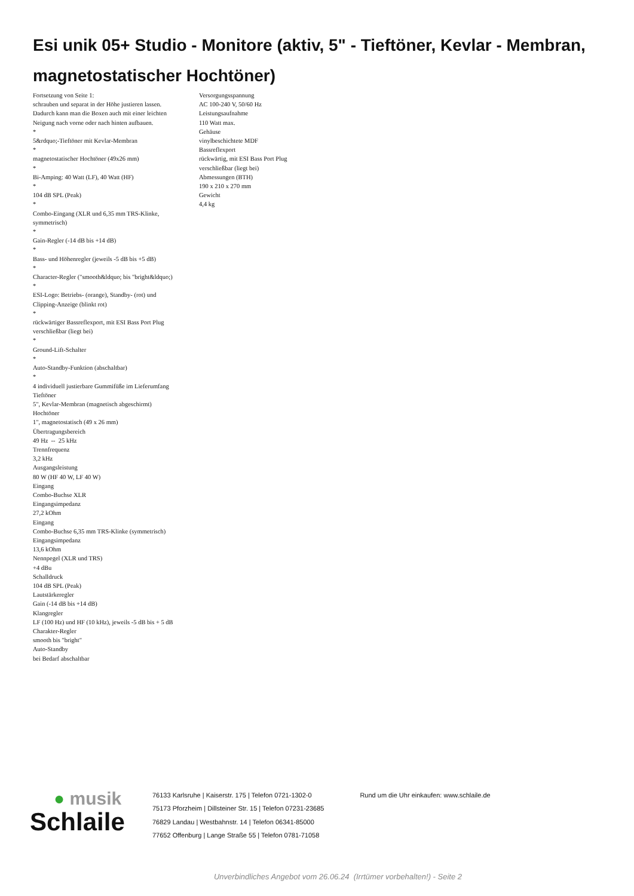Esi unik 05+ Studio - Monitore (aktiv, 5" - Tieftöner, Kevlar - Membran, magnetostatischer Hochtöner)
Fortsetzung von Seite 1:
schrauben und separat in der Höhe justieren lassen. Dadurch kann man die Boxen auch mit einer leichten Neigung nach vorne oder nach hinten aufbauen.
*
5&rdquo;-Tieftöner mit Kevlar-Membran
*
magnetostatischer Hochtöner (49x26 mm)
*
Bi-Amping: 40 Watt (LF), 40 Watt (HF)
*
104 dB SPL (Peak)
*
Combo-Eingang (XLR und 6,35 mm TRS-Klinke, symmetrisch)
*
Gain-Regler (-14 dB bis +14 dB)
*
Bass- und Höhenregler (jeweils -5 dB bis +5 dB)
*
Character-Regler ("smooth&ldquo; bis "bright&ldquo;)
*
ESI-Logo: Betriebs- (orange), Standby- (rot) und Clipping-Anzeige (blinkt rot)
*
rückwärtiger Bassreflexport, mit ESI Bass Port Plug verschließbar (liegt bei)
*
Ground-Lift-Schalter
*
Auto-Standby-Funktion (abschaltbar)
*
4 individuell justierbare Gummifüße im Lieferumfang
Tieftöner
5", Kevlar-Membran (magnetisch abgeschirmt)
Hochtöner
1", magnetostatisch (49 x 26 mm)
Übertragungsbereich
49 Hz -- 25 kHz
Trennfrequenz
3,2 kHz
Ausgangsleistung
80 W (HF 40 W, LF 40 W)
Eingang
Combo-Buchse XLR
Eingangsimpedanz
27,2 kOhm
Eingang
Combo-Buchse 6,35 mm TRS-Klinke (symmetrisch)
Eingangsimpedanz
13,6 kOhm
Nennpegel (XLR und TRS)
+4 dBu
Schalldruck
104 dB SPL (Peak)
Lautstärkeregler
Gain (-14 dB bis +14 dB)
Klangregler
LF (100 Hz) und HF (10 kHz), jeweils -5 dB bis + 5 dB
Charakter-Regler
smooth bis "bright"
Auto-Standby
bei Bedarf abschaltbar
Versorgungsspannung
AC 100-240 V, 50/60 Hz
Leistungsaufnahme
110 Watt max.
Gehäuse
vinylbeschichtete MDF
Bassreflexport
rückwärtig, mit ESI Bass Port Plug verschließbar (liegt bei)
Abmessungen (BTH)
190 x 210 x 270 mm
Gewicht
4,4 kg
● musik
Schlaile
76133 Karlsruhe | Kaiserstr. 175 | Telefon 0721-1302-0
75173 Pforzheim | Dillsteiner Str. 15 | Telefon 07231-23685
76829 Landau | Westbahnstr. 14 | Telefon 06341-85000
77652 Offenburg | Lange Straße 55 | Telefon 0781-71058
Rund um die Uhr einkaufen: www.schlaile.de
Unverbindliches Angebot vom 26.06.24 (Irrtümer vorbehalten!) - Seite 2